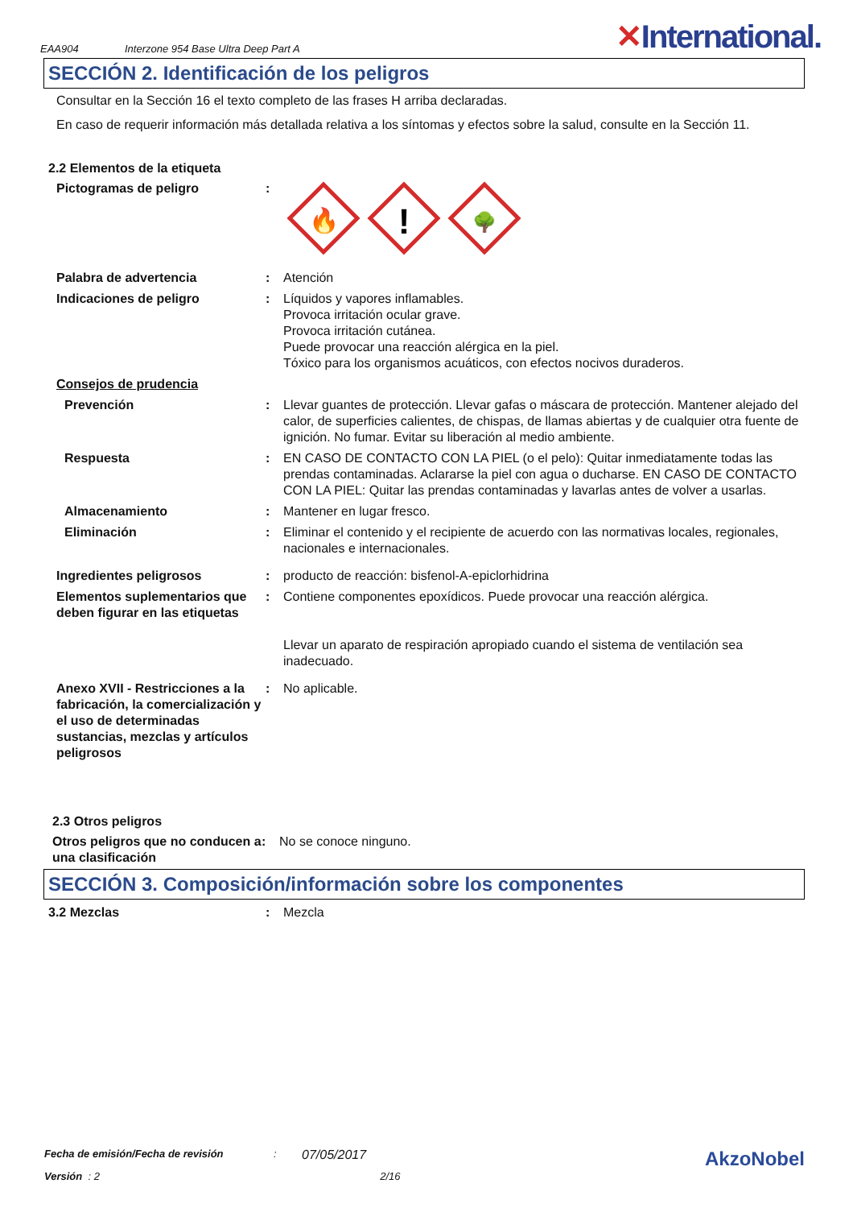EAA904 Interzone 954 Base Ultra Deep Part A ✕International.
SECCIÓN 2. Identificación de los peligros
Consultar en la Sección 16 el texto completo de las frases H arriba declaradas.
En caso de requerir información más detallada relativa a los síntomas y efectos sobre la salud, consulte en la Sección 11.
2.2 Elementos de la etiqueta
Pictogramas de peligro :
🔥
!
🌳
Palabra de advertencia : Atención
Indicaciones de peligro : Líquidos y vapores inflamables.
Provoca irritación ocular grave.
Provoca irritación cutánea.
Puede provocar una reacción alérgica en la piel.
Tóxico para los organismos acuáticos, con efectos nocivos duraderos.
Consejos de prudencia
Prevención : Llevar guantes de protección. Llevar gafas o máscara de protección. Mantener alejado del calor, de superficies calientes, de chispas, de llamas abiertas y de cualquier otra fuente de ignición. No fumar. Evitar su liberación al medio ambiente.
Respuesta : EN CASO DE CONTACTO CON LA PIEL (o el pelo): Quitar inmediatamente todas las prendas contaminadas. Aclararse la piel con agua o ducharse. EN CASO DE CONTACTO CON LA PIEL: Quitar las prendas contaminadas y lavarlas antes de volver a usarlas.
Almacenamiento : Mantener en lugar fresco.
Eliminación : Eliminar el contenido y el recipiente de acuerdo con las normativas locales, regionales, nacionales e internacionales.
Ingredientes peligrosos : producto de reacción: bisfenol-A-epiclorhidrina
Elementos suplementarios que deben figurar en las etiquetas
: Contiene componentes epoxídicos. Puede provocar una reacción alérgica.
Llevar un aparato de respiración apropiado cuando el sistema de ventilación sea inadecuado.
Anexo XVII - Restricciones a la fabricación, la comercialización y el uso de determinadas sustancias, mezclas y artículos peligrosos
: No aplicable.
2.3 Otros peligros
Otros peligros que no conducen a una clasificación
: No se conoce ninguno.
SECCIÓN 3. Composición/información sobre los componentes
3.2 Mezclas : Mezcla
Fecha de emisión/Fecha de revisión: 07/05/2017 AkzoNobel
Versión : 2 2/16